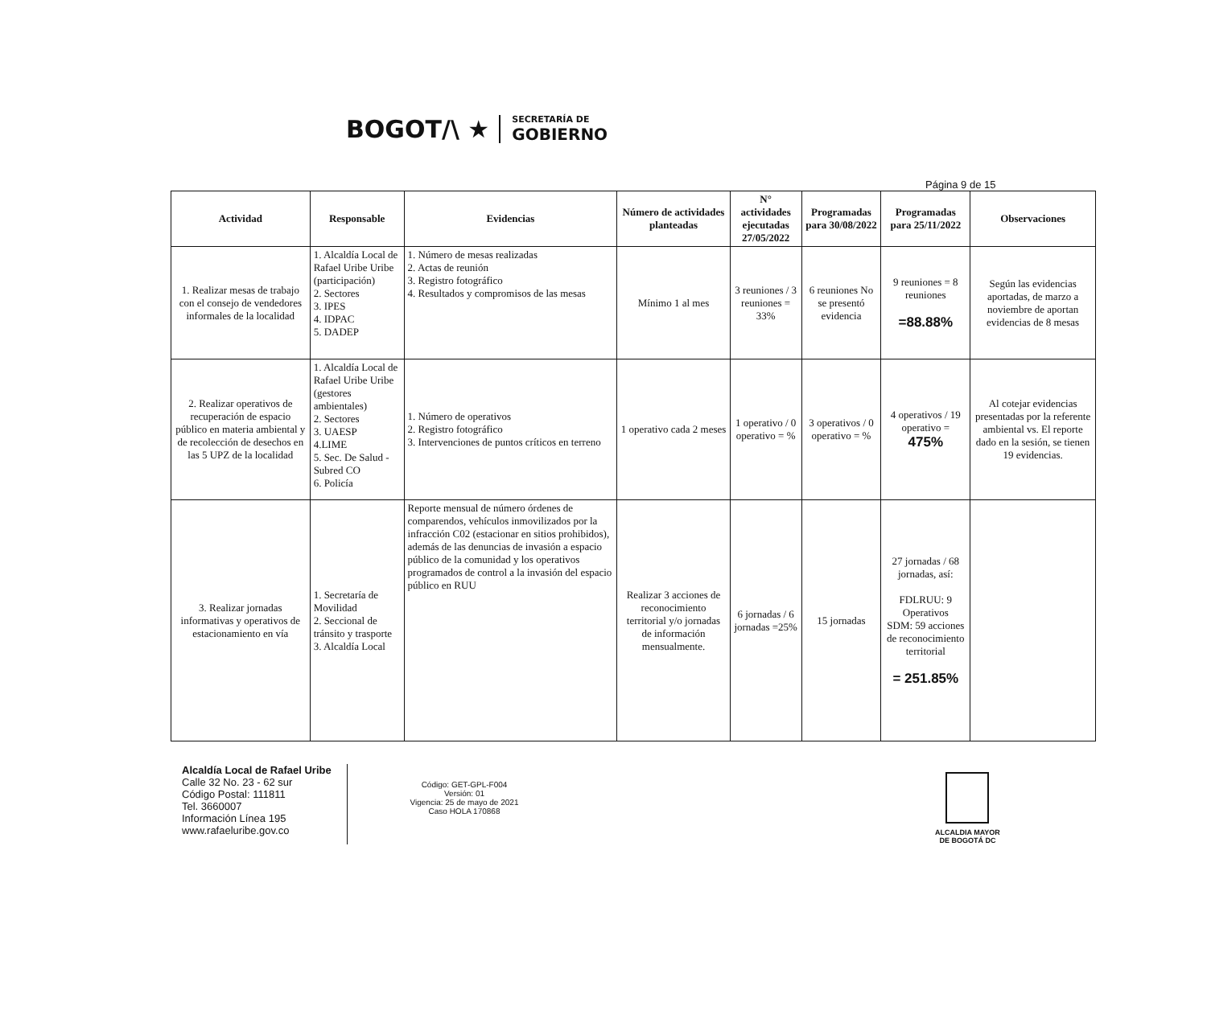BOGOT/\ ★
SECRETARÍA DE
GOBIERNO
Página 9 de 15
| Actividad | Responsable | Evidencias | Número de actividades planteadas | N° actividades ejecutadas 27/05/2022 | Programadas para 30/08/2022 | Programadas para 25/11/2022 | Observaciones |
| --- | --- | --- | --- | --- | --- | --- | --- |
| 1. Realizar mesas de trabajo con el consejo de vendedores informales de la localidad | 1. Alcaldía Local de Rafael Uribe Uribe (participación) 2. Sectores 3. IPES 4. IDPAC 5. DADEP | 1. Número de mesas realizadas 2. Actas de reunión 3. Registro fotográfico 4. Resultados y compromisos de las mesas | Mínimo 1 al mes | 3 reuniones / 3 reuniones = 33% | 6 reuniones No se presentó evidencia | 9 reuniones = 8 reuniones =88.88% | Según las evidencias aportadas, de marzo a noviembre de aportan evidencias de 8 mesas |
| 2. Realizar operativos de recuperación de espacio público en materia ambiental y de recolección de desechos en las 5 UPZ de la localidad | 1. Alcaldía Local de Rafael Uribe Uribe (gestores ambientales) 2. Sectores 3. UAESP 4.LIME 5. Sec. De Salud - Subred CO 6. Policía | 1. Número de operativos 2. Registro fotográfico 3. Intervenciones de puntos críticos en terreno | 1 operativo cada 2 meses | 1 operativo / 0 operativo = % | 3 operativos / 0 operativo = % | 4 operativos / 19 operativo = 475% | Al cotejar evidencias presentadas por la referente ambiental vs. El reporte dado en la sesión, se tienen 19 evidencias. |
| 3. Realizar jornadas informativas y operativos de estacionamiento en vía | 1. Secretaría de Movilidad 2. Seccional de tránsito y trasporte 3. Alcaldía Local | Reporte mensual de número órdenes de comparendos, vehículos inmovilizados por la infracción C02 (estacionar en sitios prohibidos), además de las denuncias de invasión a espacio público de la comunidad y los operativos programados de control a la invasión del espacio público en RUU | Realizar 3 acciones de reconocimiento territorial y/o jornadas de información mensualmente. | 6 jornadas / 6 jornadas =25% | 15 jornadas | 27 jornadas / 68 jornadas, así: FDLRUU: 9 Operativos SDM: 59 acciones de reconocimiento territorial = 251.85% | |
Alcaldía Local de Rafael Uribe
Calle 32 No. 23 - 62 sur
Código Postal: 111811
Tel. 3660007
Información Línea 195
www.rafaeluribe.gov.co
Código: GET-GPL-F004
Versión: 01
Vigencia: 25 de mayo de 2021
Caso HOLA 170868
ALCALDIA MAYOR
DE BOGOTÁ DC